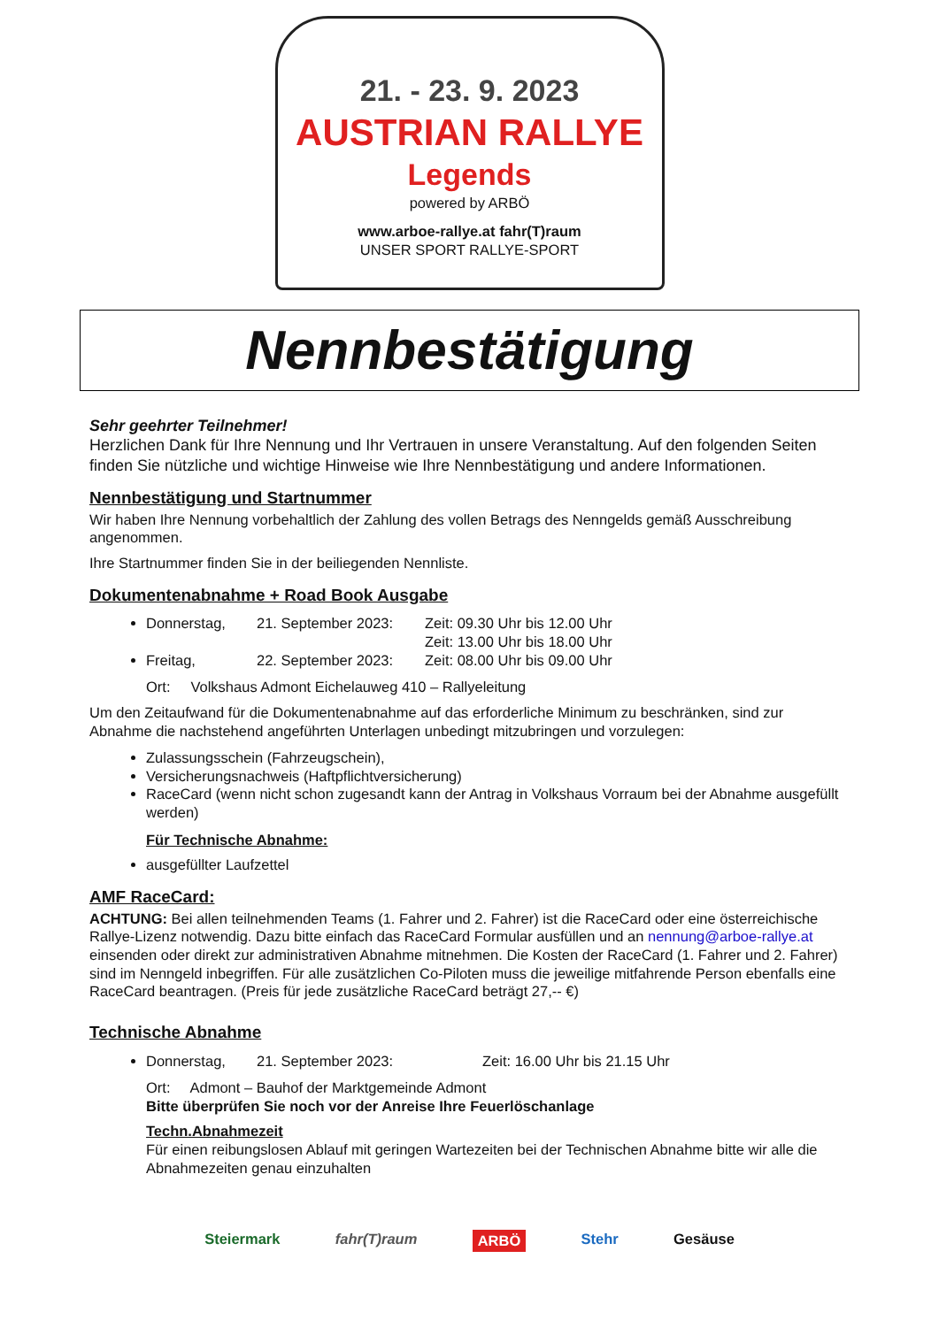21. - 23. 9. 2023
AUSTRIAN RALLYE
Legends
powered by ARBÖ
www.arboe-rallye.at fahr(T)raum
UNSER SPORT RALLYE-SPORT
Nennbestätigung
Sehr geehrter Teilnehmer!
Herzlichen Dank für Ihre Nennung und Ihr Vertrauen in unsere Veranstaltung. Auf den folgenden Seiten finden Sie nützliche und wichtige Hinweise wie Ihre Nennbestätigung und andere Informationen.
Nennbestätigung und Startnummer
Wir haben Ihre Nennung vorbehaltlich der Zahlung des vollen Betrags des Nenngelds gemäß Ausschreibung angenommen.
Ihre Startnummer finden Sie in der beiliegenden Nennliste.
Dokumentenabnahme + Road Book Ausgabe
Donnerstag, 21. September 2023: Zeit: 09.30 Uhr bis 12.00 Uhr
Zeit: 13.00 Uhr bis 18.00 Uhr
Freitag, 22. September 2023: Zeit: 08.00 Uhr bis 09.00 Uhr
Ort: Volkshaus Admont Eichelauweg 410 – Rallyeleitung
Um den Zeitaufwand für die Dokumentenabnahme auf das erforderliche Minimum zu beschränken, sind zur Abnahme die nachstehend angeführten Unterlagen unbedingt mitzubringen und vorzulegen:
Zulassungsschein (Fahrzeugschein),
Versicherungsnachweis (Haftpflichtversicherung)
RaceCard (wenn nicht schon zugesandt kann der Antrag in Volkshaus Vorraum bei der Abnahme ausgefüllt werden)
Für Technische Abnahme:
ausgefüllter Laufzettel
AMF RaceCard:
ACHTUNG: Bei allen teilnehmenden Teams (1. Fahrer und 2. Fahrer) ist die RaceCard oder eine österreichische Rallye-Lizenz notwendig. Dazu bitte einfach das RaceCard Formular ausfüllen und an nennung@arboe-rallye.at einsenden oder direkt zur administrativen Abnahme mitnehmen. Die Kosten der RaceCard (1. Fahrer und 2. Fahrer) sind im Nenngeld inbegriffen. Für alle zusätzlichen Co-Piloten muss die jeweilige mitfahrende Person ebenfalls eine RaceCard beantragen. (Preis für jede zusätzliche RaceCard beträgt 27,-- €)
Technische Abnahme
Donnerstag, 21. September 2023: Zeit: 16.00 Uhr bis 21.15 Uhr
Ort: Admont – Bauhof der Marktgemeinde Admont
Bitte überprüfen Sie noch vor der Anreise Ihre Feuerlöschanlage
Techn.Abnahmezeit
Für einen reibungslosen Ablauf mit geringen Wartezeiten bei der Technischen Abnahme bitte wir alle die Abnahmezeiten genau einzuhalten
Steiermark fahr(T)raum ARBÖ Stehr Gesäuse